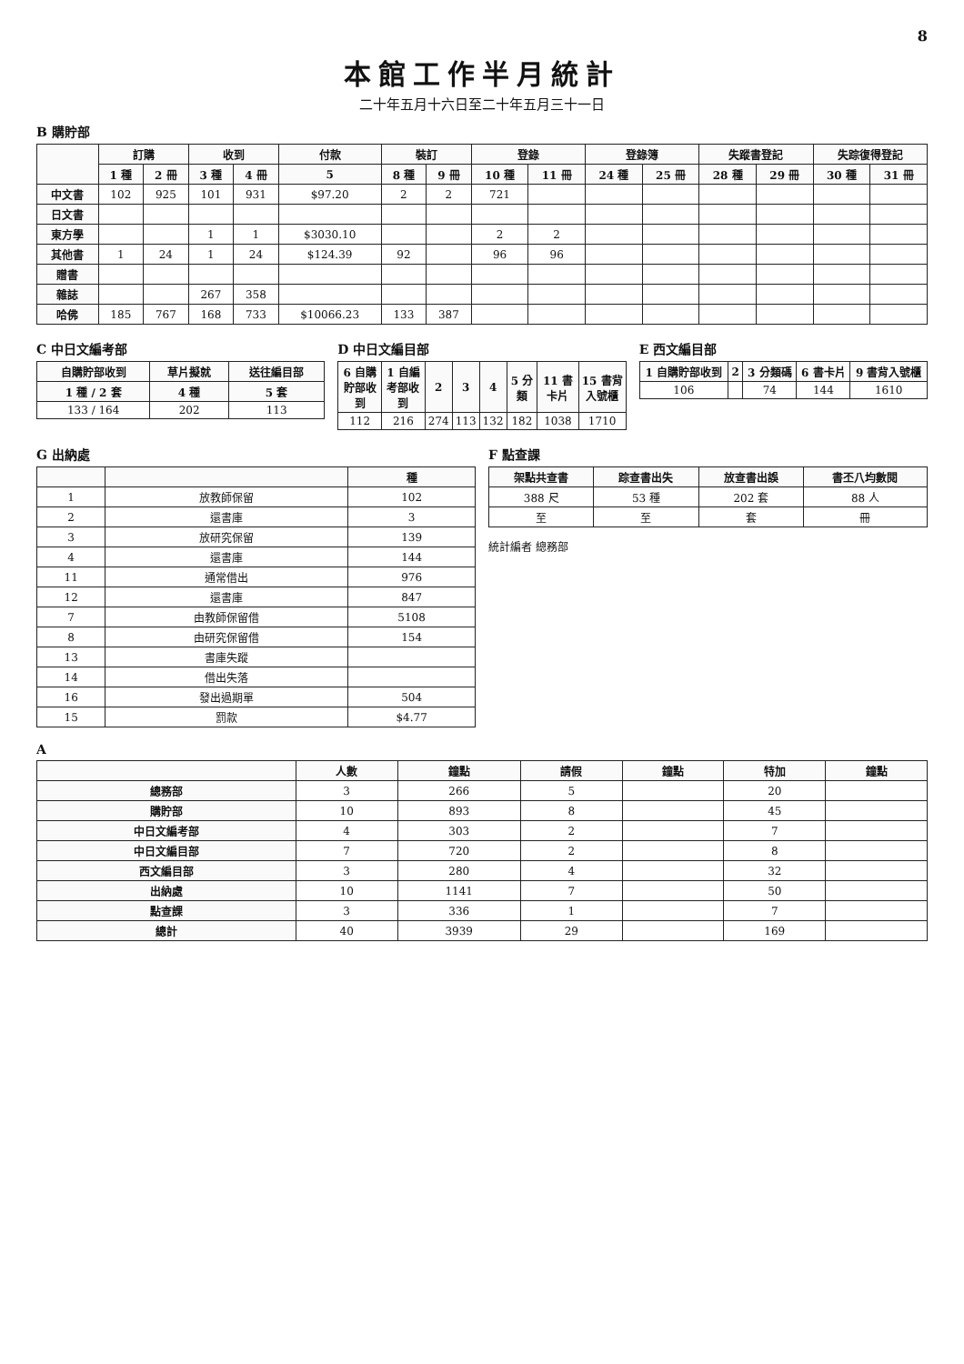8
本館工作半月統計
二十年五月十六日至二十年五月三十一日
B 購貯部
| | 訂購 | | 收到 | | 付款 | 裝訂 | | 登錄 | | 登錄簿 | | 失蹤書登記 | | 失踪復得登記 | |
| --- | --- | --- | --- | --- | --- | --- | --- | --- | --- | --- | --- | --- | --- | --- | --- |
| | 1 種 | 2 冊 | 3 種 | 4 冊 | 5 | 8 種 | 9 冊 | 10 種 | 11 冊 | 24 種 | 25 冊 | 28 種 | 29 冊 | 30 種 | 31 冊 |
| 中文書 | 102 | 925 | 101 | 931 | $97.20 | 2 | 2 | 721 | | | | | | | |
| 日文書 | | | | | | | | | | | | | | | |
| 東方學 | | | 1 | 1 | $3030.10 | | | 2 | 2 | | | | | | |
| 其他書 | 1 | 24 | 1 | 24 | $124.39 | 92 | | 96 | 96 | | | | | | |
| 贈書 | | | | | | | | | | | | | | | |
| 雜誌 | | | 267 | 358 | | | | | | | | | | | |
| 哈佛 | 185 | 767 | 168 | 733 | $10066.23 | 133 | 387 | | | | | | | | |
C 中日文編考部
| 自購貯部收到 | 草片擬就 | 送往編目部 |
| --- | --- | --- |
| 1 種 / 2 套 | 4 種 | 5 套 |
| 133 / 164 | 202 | 113 |
D 中日文編目部
| 6 自購貯部收到 | 1 自編考部收到 | 2 | 3 | 4 | 5 分類 | 11 書卡片 | 15 書背入號櫃 |
| --- | --- | --- | --- | --- | --- | --- | --- |
| 112 | 216 | 274 | 113 | 132 | 182 | 1038 | 1710 |
E 西文編目部
| 1 自購貯部收到 | 2 | 3 分類碼 | 6 書卡片 | 9 書背入號櫃 |
| --- | --- | --- | --- | --- |
| 106 | | 74 | 144 | 1610 |
G 出納處
| | | 種 |
| --- | --- | --- |
| 1 | 放教師保留 | 102 |
| 2 | 還書庫 | 3 |
| 3 | 放研究保留 | 139 |
| 4 | 還書庫 | 144 |
| 11 | 通常借出 | 976 |
| 12 | 還書庫 | 847 |
| 7 | 由教師保留借 | 5108 |
| 8 | 由研究保留借 | 154 |
| 13 | 書庫失蹤 | |
| 14 | 借出失落 | |
| 16 | 發出過期單 | 504 |
| 15 | 罰款 | $4.77 |
F 點查課
| 架點共查書 | 踪查書出失 | 放查書出誤 | 書丕八均數閱 |
| --- | --- | --- | --- |
| 388 尺 | 53 種 | 202 套 | 88 人 |
| 至 | 至 | 套 | 冊 |
統計編者 總務部
A
| | 人數 | 鐘點 | 請假 | 鐘點 | 特加 | 鐘點 |
| --- | --- | --- | --- | --- | --- | --- |
| 總務部 | 3 | 266 | 5 | | 20 | |
| 購貯部 | 10 | 893 | 8 | | 45 | |
| 中日文編考部 | 4 | 303 | 2 | | 7 | |
| 中日文編目部 | 7 | 720 | 2 | | 8 | |
| 西文編目部 | 3 | 280 | 4 | | 32 | |
| 出納處 | 10 | 1141 | 7 | | 50 | |
| 點查課 | 3 | 336 | 1 | | 7 | |
| 總計 | 40 | 3939 | 29 | | 169 | |